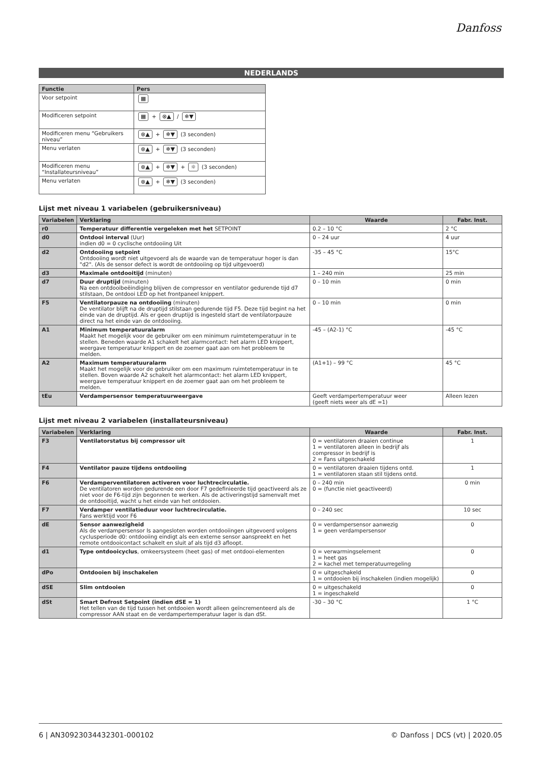Danfoss
NEDERLANDS
| Functie | Pers |
| --- | --- |
| Voor setpoint | ▦ |
| Modificeren setpoint | ▦ + ⊗▲ / ❄▼ |
| Modificeren menu “Gebruikers niveau” | ⊗▲ + ❄▼ (3 seconden) |
| Menu verlaten | ⊗▲ + ❄▼ (3 seconden) |
| Modificeren menu “Installateursniveau” | ⊗▲ + ❄▼ + ☼ (3 seconden) |
| Menu verlaten | ⊗▲ + ❄▼ (3 seconden) |
Lijst met niveau 1 variabelen (gebruikersniveau)
| Variabelen | Verklaring | Waarde | Fabr. Inst. |
| --- | --- | --- | --- |
| r0 | Temperatuur differentie vergeleken met het SETPOINT | 0.2 – 10 °C | 2 °C |
| d0 | Ontdooi interval (Uur) indien d0 = 0 cyclische ontdooiing Uit | 0 – 24 uur | 4 uur |
| d2 | Ontdooiing setpoint Ontdooiing wordt niet uitgevoerd als de waarde van de temperatuur hoger is dan "d2". (Als de sensor defect is wordt de ontdooiing op tijd uitgevoerd) | -35 – 45 °C | 15°C |
| d3 | Maximale ontdooitijd (minuten) | 1 – 240 min | 25 min |
| d7 | Duur druptijd (minuten) Na een ontdooibeëindiging blijven de compressor en ventilator gedurende tijd d7 stilstaan, De ontdooi LED op het frontpaneel knippert. | 0 – 10 min | 0 min |
| F5 | Ventilatorpauze na ontdooiing (minuten) De ventilator blijft na de druptijd stilstaan gedurende tijd F5. Deze tijd begint na het einde van de druptijd. Als er geen druptijd is ingesteld start de ventilatorpauze direct na het einde van de ontdooiing. | 0 – 10 min | 0 min |
| A1 | Minimum temperatuuralarm Maakt het mogelijk voor de gebruiker om een minimum ruimtetemperatuur in te stellen. Beneden waarde A1 schakelt het alarmcontact: het alarm LED knippert, weergave temperatuur knippert en de zoemer gaat aan om het probleem te melden. | -45 – (A2-1) °C | -45 °C |
| A2 | Maximum temperatuuralarm Maakt het mogelijk voor de gebruiker om een maximum ruimtetemperatuur in te stellen. Boven waarde A2 schakelt het alarmcontact: het alarm LED knippert, weergave temperatuur knippert en de zoemer gaat aan om het probleem te melden. | (A1+1) – 99 °C | 45 °C |
| tEu | Verdampersensor temperatuurweergave | Geeft verdampertemperatuur weer (geeft niets weer als dE =1) | Alleen lezen |
Lijst met niveau 2 variabelen (installateursniveau)
| Variabelen | Verklaring | Waarde | Fabr. Inst. |
| --- | --- | --- | --- |
| F3 | Ventilatorstatus bij compressor uit | 0 = ventilatoren draaien continue 1 = ventilatoren alleen in bedrijf als compressor in bedrijf is 2 = Fans uitgeschakeld | 1 |
| F4 | Ventilator pauze tijdens ontdooiing | 0 = ventilatoren draaien tijdens ontd. 1 = ventilatoren staan stil tijdens ontd. | 1 |
| F6 | Verdamperventilatoren activeren voor luchtrecirculatie. De ventilatoren worden gedurende een door F7 gedefinieerde tijd geactiveerd als ze niet voor de F6-tijd zijn begonnen te werken. Als de activeringstijd samenvalt met de ontdooitijd, wacht u het einde van het ontdooien. | 0 – 240 min 0 = (functie niet geactiveerd) | 0 min |
| F7 | Verdamper ventilatieduur voor luchtrecirculatie. Fans werktijd voor F6 | 0 – 240 sec | 10 sec |
| dE | Sensor aanwezigheid Als de verdampersensor Is aangesloten worden ontdooiingen uitgevoerd volgens cyclusperiode d0: ontdooiing eindigt als een externe sensor aanspreekt en het remote ontdooicontact schakelt en sluit af als tijd d3 afloopt. | 0 = verdampersensor aanwezig 1 = geen verdampersensor | 0 |
| d1 | Type ontdooicyclus , omkeersysteem (heet gas) of met ontdooi-elementen | 0 = verwarmingselement 1 = heet gas 2 = kachel met temperatuurregeling | 0 |
| dPo | Ontdooien bij inschakelen | 0 = uitgeschakeld 1 = ontdooien bij inschakelen (indien mogelijk) | 0 |
| dSE | Slim ontdooien | 0 = uitgeschakeld 1 = ingeschakeld | 0 |
| dSt | Smart Defrost Setpoint (indien dSE = 1) Het tellen van de tijd tussen het ontdooien wordt alleen geïncrementeerd als de compressor AAN staat en de verdampertemperatuur lager is dan dSt. | -30 – 30 °C | 1 °C |
6 | AN30923034432301-000102 © Danfoss | DCS (vt) | 2020.05